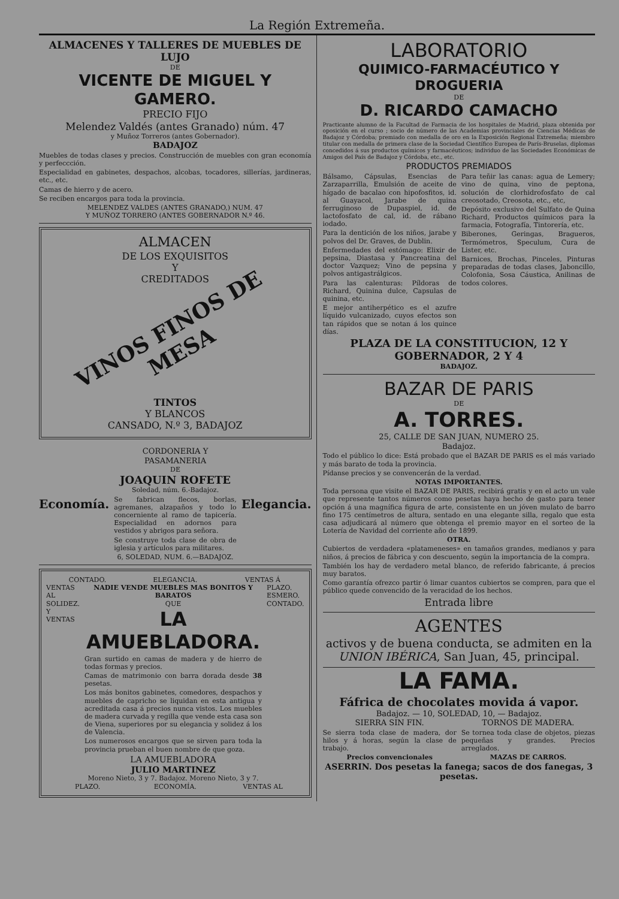La Región Extremeña.
ALMACENES Y TALLERES DE MUEBLES DE LUJO
DE
VICENTE DE MIGUEL Y GAMERO.
PRECIO FIJO
Melendez Valdés (antes Granado) núm. 47
y Muñoz Torreros (antes Gobernador).
BADAJOZ
Muebles de todas clases y precios. Construcción de muebles con gran economía y perfeccción.
Especialidad en gabinetes, despachos, alcobas, tocadores, sillerías, jardineras, etc., etc.
Camas de hierro y de acero.
Se reciben encargos para toda la provincia.
MELENDEZ VALDES (ANTES GRANADO,) NUM. 47
Y MUÑOZ TORRERO (ANTES GOBERNADOR N.º 46.
ALMACEN
DE LOS EXQUISITOS
Y
CREDITADOS
VINOS FINOS DE MESA
TINTOS
Y BLANCOS
CANSADO, N.º 3, BADAJOZ
Economía.
CORDONERIA Y PASAMANERIA
DE
JOAQUIN ROFETE
Soledad, núm. 6.-Badajoz.
Se fabrican flecos, borlas, agremanes, alzapaños y todo lo concerniente al ramo de tapicería. Especialidad en adornos para vestidos y abrigos para señora.
Se construye toda clase de obra de iglesia y artículos para militares.
6, SOLEDAD, NUM. 6.—BADAJOZ.
Elegancia.
CONTADO. ELEGANCIA. VENTAS Á
VENTAS AL SOLIDEZ. Y VENTAS NADIE VENDE MUEBLES MAS BONITOS Y BARATOS
QUE
LA AMUEBLADORA.
Gran surtido en camas de madera y de hierro de todas formas y precios.
Camas de matrimonio con barra dorada desde 38 pesetas.
Los más bonitos gabinetes, comedores, despachos y muebles de capricho se liquidan en esta antigua y acreditada casa á precios nunca vistos. Los muebles de madera curvada y regilla que vende esta casa son de Viena, superiores por su elegancia y solidez á los de Valencia.
Los numerosos encargos que se sirven para toda la provincia prueban el buen nombre de que goza.
LA AMUEBLADORA
JULIO MARTINEZ
Moreno Nieto, 3 y 7. Badajoz. Moreno Nieto, 3 y 7.
PLAZO. ESMERO. CONTADO.
PLAZO. ECONOMÍA. VENTAS AL
LABORATORIO
QUIMICO-FARMACÉUTICO Y DROGUERIA
DE
D. RICARDO CAMACHO
Practicante alumno de la Facultad de Farmacia de los hospitales de Madrid, plaza obtenida por oposición en el curso ; socio de número de las Academias provinciales de Ciencias Médicas de Badajoz y Córdoba; premiado con medalla de oro en la Exposición Regional Extremeña; miembro titular con medalla de primera clase de la Sociedad Científico Europea de París-Bruselas, diplomas concedidos á sus productos químicos y farmacéuticos; individuo de las Sociedades Económicas de Amigos del País de Badajoz y Córdoba, etc., etc.
PRODUCTOS PREMIADOS
Bálsamo, Cápsulas, Esencias de Zarzaparrilla, Emulsión de aceite de hígado de bacalao con hipofosfitos, id. al Guayacol, Jarabe de quina ferruginoso de Dupaspiel, id. de lactofosfato de cal, id. de rábano iodado.
Para la dentición de los niños, jarabe y polvos del Dr. Graves, de Dublin.
Enfermedades del estómago: Elixir de pepsina, Diastasa y Pancreatina del doctor Vazquez; Vino de pepsina y polvos antigastrálgicos.
Para las calenturas: Píldoras de Richard, Quinina dulce, Capsulas de quinina, etc.
E mejor antiherpético es el azufre líquido vulcanizado, cuyos efectos son tan rápidos que se notan á los quince días.
Para teñir las canas: agua de Lemery; vino de quina, vino de peptona, solución de clorhidrofosfato de cal creosotado, Creosota, etc., etc,
Depósito exclusivo del Sulfato de Quina Richard, Productos químicos para la farmacia, Fotografía, Tintorería, etc.
Biberones, Geringas, Bragueros, Termómetros, Speculum, Cura de Lister, etc.
Barnices, Brochas, Pinceles, Pinturas preparadas de todas clases, Jaboncillo, Colofonia, Sosa Cáustica, Anilinas de todos colores.
PLAZA DE LA CONSTITUCION, 12 Y GOBERNADOR, 2 Y 4
BADAJOZ.
BAZAR DE PARIS
DE
A. TORRES.
25, CALLE DE SAN JUAN, NUMERO 25.
Badajoz.
Todo el público lo dice: Está probado que el BAZAR DE PARIS es el más variado y más barato de toda la provincia.
Pídanse precios y se convencerán de la verdad.
NOTAS IMPORTANTES.
Toda persona que visite el BAZAR DE PARIS, recibirá gratis y en el acto un vale que represente tantos números como pesetas haya hecho de gasto para tener opción á una magnífica figura de arte, consistente en un jóven mulato de barro fino 175 centímetros de altura, sentado en una elegante silla, regalo que esta casa adjudicará al número que obtenga el premio mayor en el sorteo de la Lotería de Navidad del corriente año de 1899.
OTRA.
Cubiertos de verdadera «platameneses» en tamaños grandes, medianos y para niños, á precios de fábrica y con descuento, según la importancia de la compra.
También los hay de verdadero metal blanco, de referido fabricante, á precios muy baratos.
Como garantía ofrezco partir ó limar cuantos cubiertos se compren, para que el público quede convencido de la veracidad de los hechos.
Entrada libre
AGENTES
activos y de buena conducta, se admiten en la UNION IBÉRICA, San Juan, 45, principal.
LA FAMA.
Fáfrica de chocolates movida á vapor.
Badajoz. — 10, SOLEDAD, 10, — Badajoz.
SIERRA SIN FIN.
Se sierra toda clase de madera, dor hilos y á horas, según la clase de trabajo.
Precios convencionales
TORNOS DE MADERA.
Se tornea toda clase de objetos, piezas pequeñas y grandes. Precios arreglados.
MAZAS DE CARROS.
ASERRIN. Dos pesetas la fanega; sacos de dos fanegas, 3 pesetas.